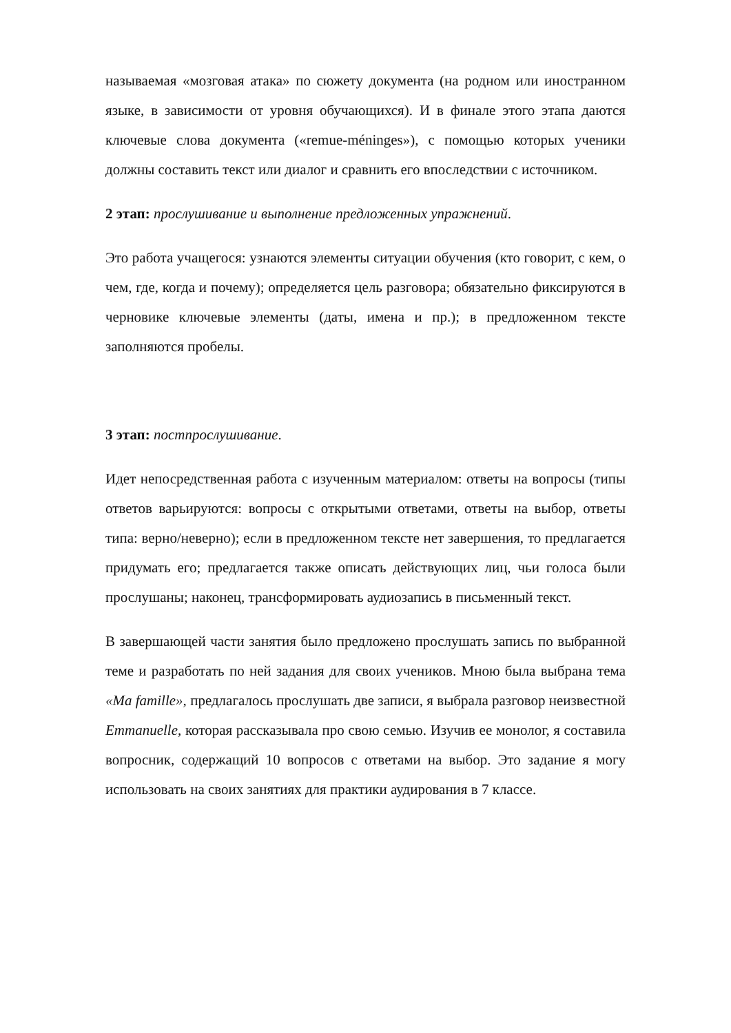называемая «мозговая атака» по сюжету документа (на родном или иностранном языке, в зависимости от уровня обучающихся). И в финале этого этапа даются ключевые слова документа («remue-méninges»), с помощью которых ученики должны составить текст или диалог и сравнить его впоследствии с источником.
2 этап: прослушивание и выполнение предложенных упражнений.
Это работа учащегося: узнаются элементы ситуации обучения (кто говорит, с кем, о чем, где, когда и почему); определяется цель разговора; обязательно фиксируются в черновике ключевые элементы (даты, имена и пр.); в предложенном тексте заполняются пробелы.
3 этап: постпрослушивание.
Идет непосредственная работа с изученным материалом: ответы на вопросы (типы ответов варьируются: вопросы с открытыми ответами, ответы на выбор, ответы типа: верно/неверно); если в предложенном тексте нет завершения, то предлагается придумать его; предлагается также описать действующих лиц, чьи голоса были прослушаны; наконец, трансформировать аудиозапись в письменный текст.
В завершающей части занятия было предложено прослушать запись по выбранной теме и разработать по ней задания для своих учеников. Мною была выбрана тема «Ma famille», предлагалось прослушать две записи, я выбрала разговор неизвестной Emmanuelle, которая рассказывала про свою семью. Изучив ее монолог, я составила вопросник, содержащий 10 вопросов с ответами на выбор. Это задание я могу использовать на своих занятиях для практики аудирования в 7 классе.